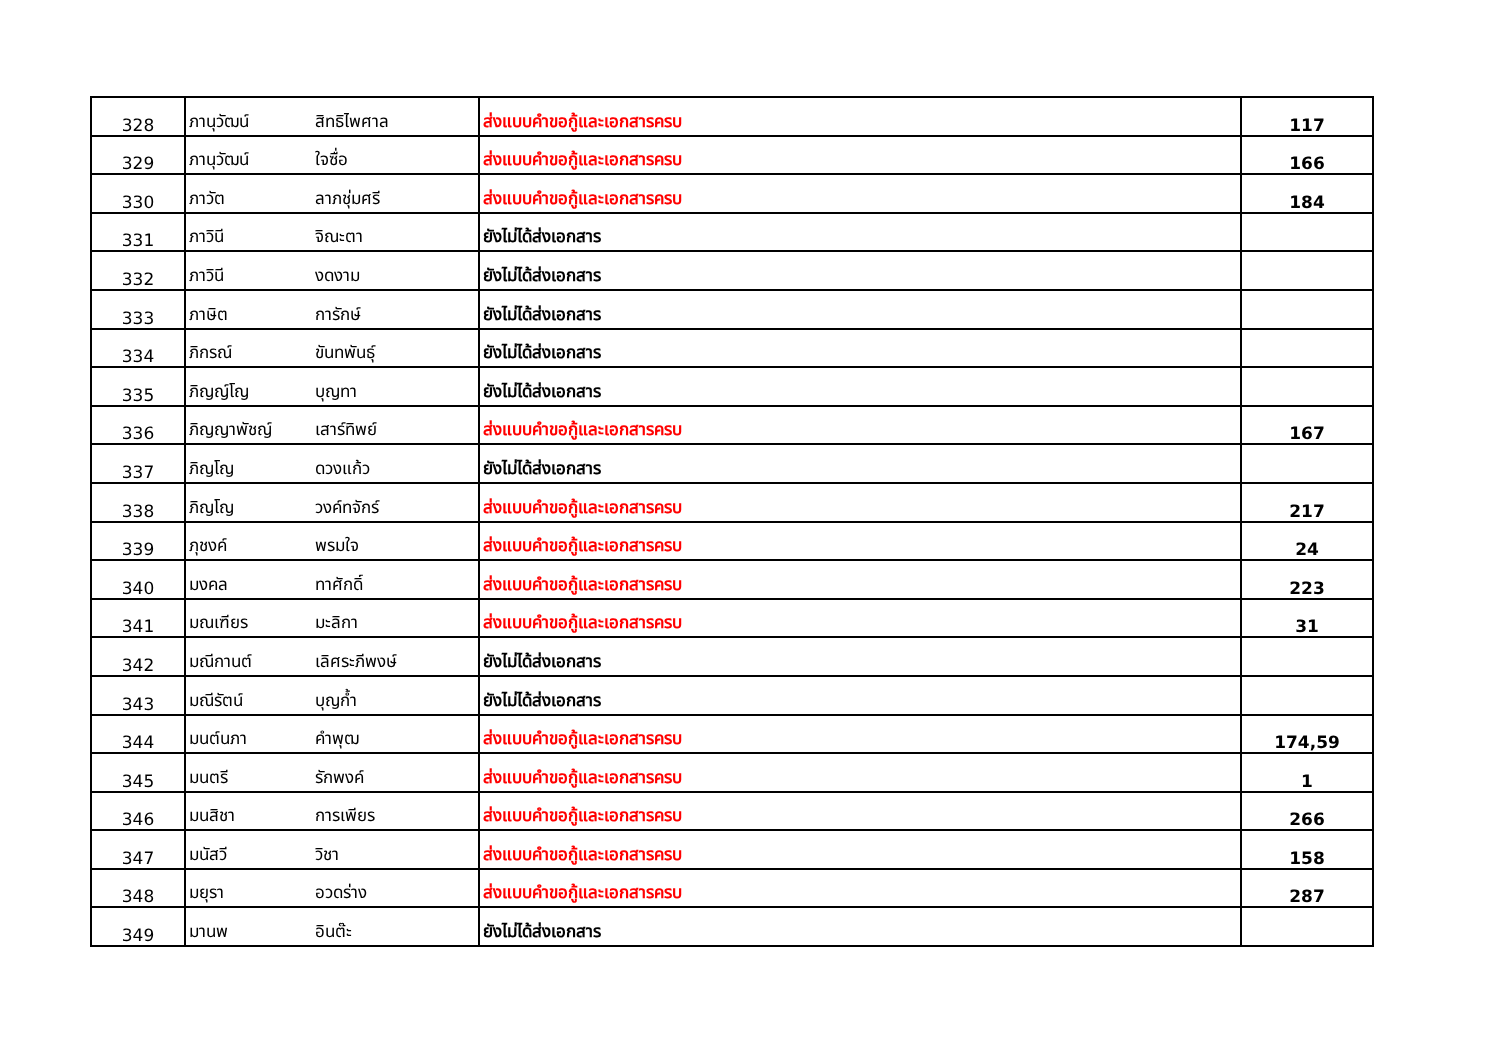| 328 | ภานุวัฒน์ | สิทธิไพศาล | ส่งแบบคำขอกู้และเอกสารครบ | 117 |
| 329 | ภานุวัฒน์ | ใจซื่อ | ส่งแบบคำขอกู้และเอกสารครบ | 166 |
| 330 | ภาวัต | ลาภชุ่มศรี | ส่งแบบคำขอกู้และเอกสารครบ | 184 |
| 331 | ภาวินี | จิณะตา | ยังไม่ได้ส่งเอกสาร | |
| 332 | ภาวินี | งดงาม | ยังไม่ได้ส่งเอกสาร | |
| 333 | ภาษิต | การักษ์ | ยังไม่ได้ส่งเอกสาร | |
| 334 | ภิกรณ์ | ขันทพันธุ์ | ยังไม่ได้ส่งเอกสาร | |
| 335 | ภิญญ์โญ | บุญทา | ยังไม่ได้ส่งเอกสาร | |
| 336 | ภิญญาพัชญ์ | เสาร์ทิพย์ | ส่งแบบคำขอกู้และเอกสารครบ | 167 |
| 337 | ภิญโญ | ดวงแก้ว | ยังไม่ได้ส่งเอกสาร | |
| 338 | ภิญโญ | วงค์ทจักร์ | ส่งแบบคำขอกู้และเอกสารครบ | 217 |
| 339 | ภุชงค์ | พรมใจ | ส่งแบบคำขอกู้และเอกสารครบ | 24 |
| 340 | มงคล | ทาศักดิ์ | ส่งแบบคำขอกู้และเอกสารครบ | 223 |
| 341 | มณเฑียร | มะลิกา | ส่งแบบคำขอกู้และเอกสารครบ | 31 |
| 342 | มณีกานต์ | เลิศระภีพงษ์ | ยังไม่ได้ส่งเอกสาร | |
| 343 | มณีรัตน์ | บุญก้ำ | ยังไม่ได้ส่งเอกสาร | |
| 344 | มนต์นภา | คำพุฒ | ส่งแบบคำขอกู้และเอกสารครบ | 174,59 |
| 345 | มนตรี | รักพงค์ | ส่งแบบคำขอกู้และเอกสารครบ | 1 |
| 346 | มนสิชา | การเพียร | ส่งแบบคำขอกู้และเอกสารครบ | 266 |
| 347 | มนัสวี | วิชา | ส่งแบบคำขอกู้และเอกสารครบ | 158 |
| 348 | มยุรา | อวดร่าง | ส่งแบบคำขอกู้และเอกสารครบ | 287 |
| 349 | มานพ | อินต๊ะ | ยังไม่ได้ส่งเอกสาร | |